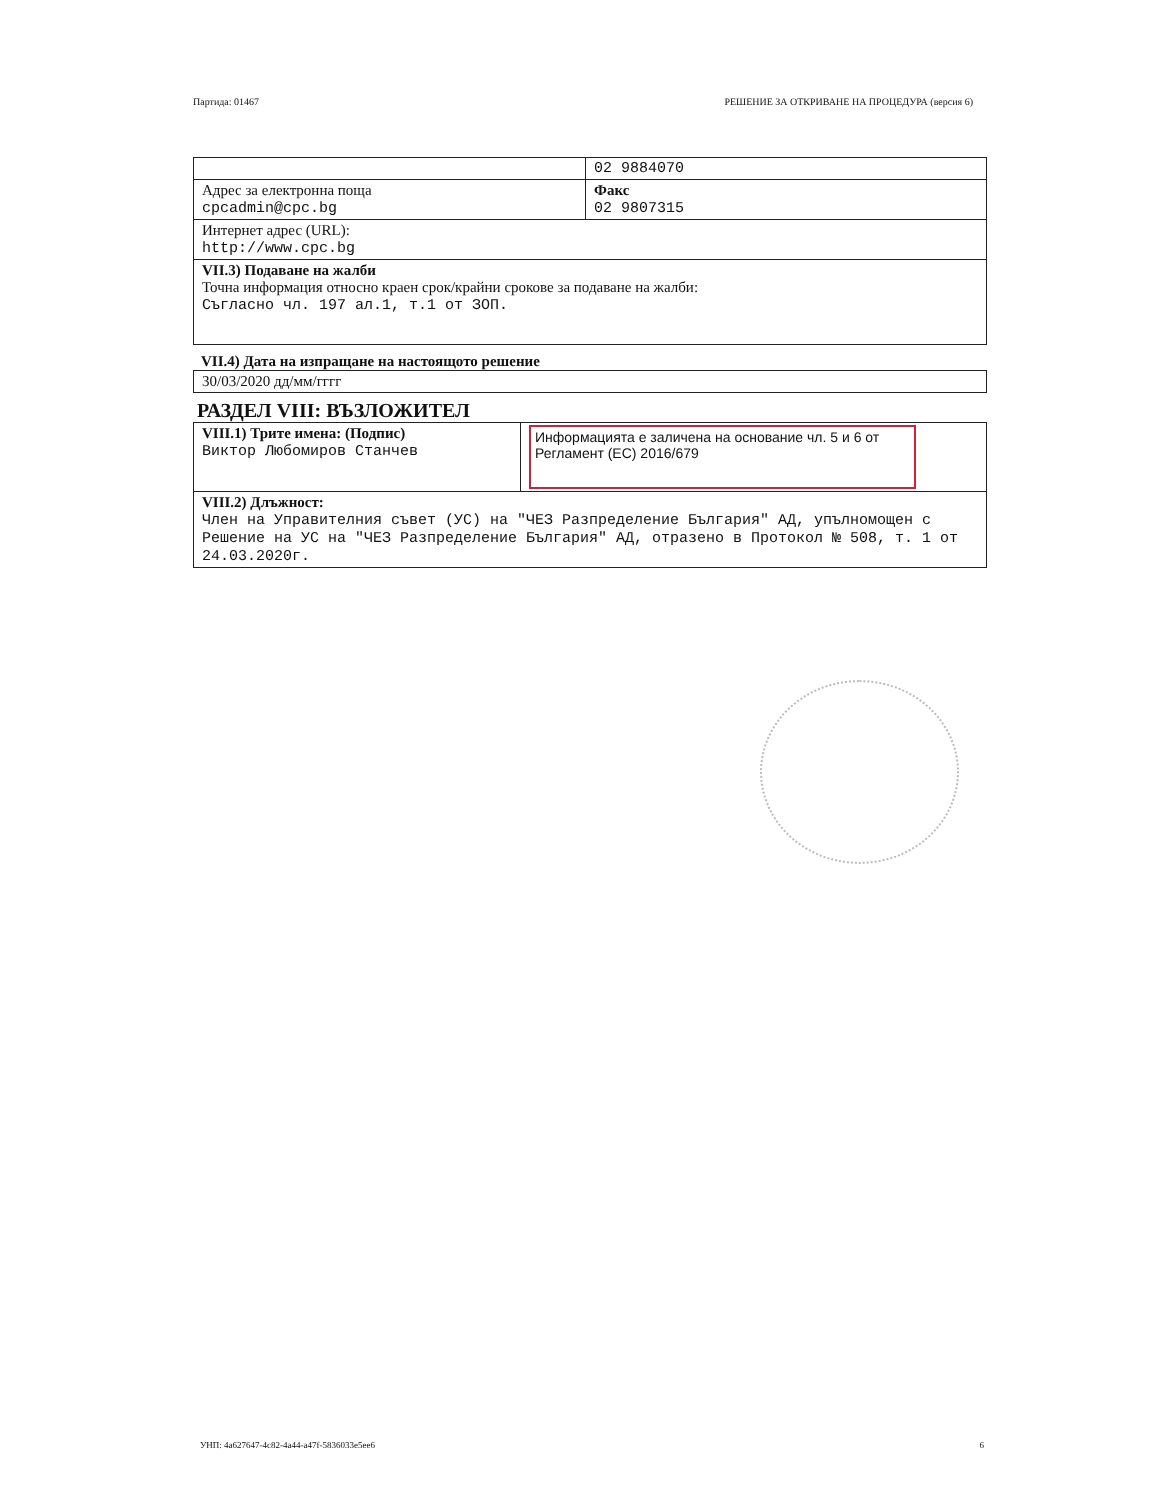Партида: 01467 РЕШЕНИЕ ЗА ОТКРИВАНЕ НА ПРОЦЕДУРА (версия 6)
| | 02 9884070 |
| Адрес за електронна поща cpcadmin@cpc.bg | Факс 02 9807315 |
| Интернет адрес (URL): http://www.cpc.bg | |
| VII.3) Подаване на жалби Точна информация относно краен срок/крайни срокове за подаване на жалби: Съгласно чл. 197 ал.1, т.1 от ЗОП. | |
VII.4) Дата на изпращане на настоящото решение
| 30/03/2020 дд/мм/гггг |
РАЗДЕЛ VIII: ВЪЗЛОЖИТЕЛ
| VIII.1) Трите имена: (Подпис) Виктор Любомиров Станчев | Информацията е заличена на основание чл. 5 и 6 от Регламент (ЕС) 2016/679 |
| VIII.2) Длъжност: Член на Управителния съвет (УС) на "ЧЕЗ Разпределение България" АД, упълномощен с Решение на УС на "ЧЕЗ Разпределение България" АД, отразено в Протокол № 508, т. 1 от 24.03.2020г. | |
УНП: 4a627647-4c82-4a44-a47f-5836033e5ee6 6